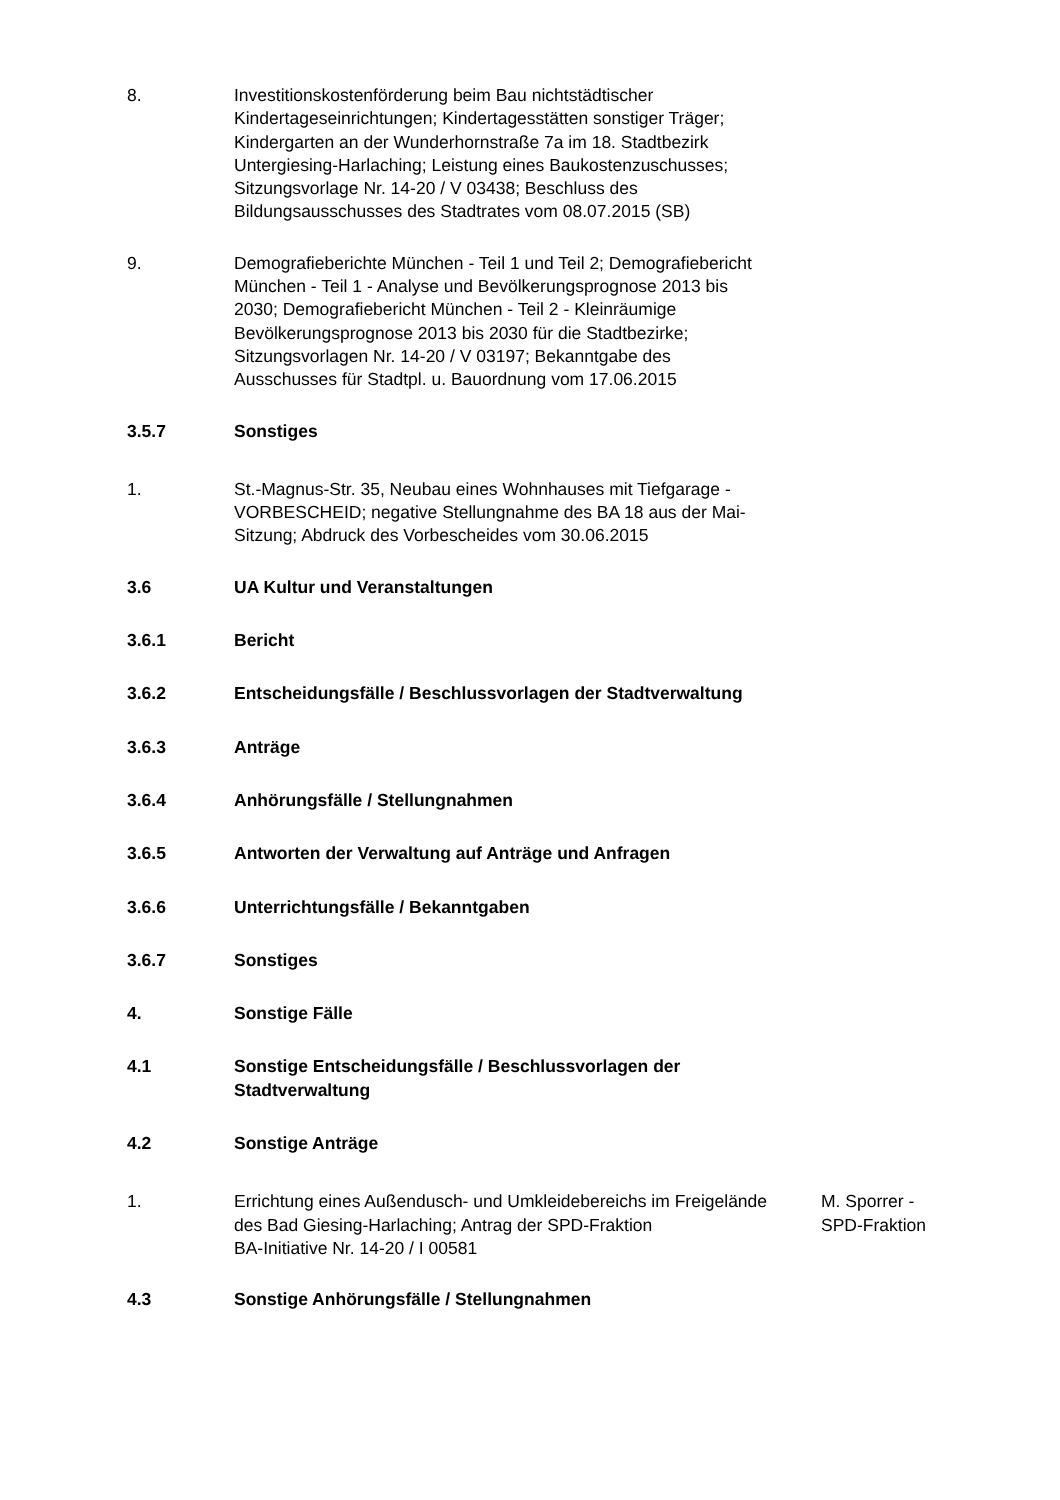8. Investitionskostenförderung beim Bau nichtstädtischer Kindertageseinrichtungen; Kindertagesstätten sonstiger Träger; Kindergarten an der Wunderhornstraße 7a im 18. Stadtbezirk Untergiesing-Harlaching; Leistung eines Baukostenzuschusses; Sitzungsvorlage Nr. 14-20 / V 03438; Beschluss des Bildungsausschusses des Stadtrates vom 08.07.2015 (SB)
9. Demografieberichte München - Teil 1 und Teil 2; Demografiebericht München - Teil 1 - Analyse und Bevölkerungsprognose 2013 bis 2030; Demografiebericht München - Teil 2 - Kleinräumige Bevölkerungsprognose 2013 bis 2030 für die Stadtbezirke; Sitzungsvorlagen Nr. 14-20 / V 03197; Bekanntgabe des Ausschusses für Stadtpl. u. Bauordnung vom 17.06.2015
3.5.7 Sonstiges
1. St.-Magnus-Str. 35, Neubau eines Wohnhauses mit Tiefgarage - VORBESCHEID; negative Stellungnahme des BA 18 aus der Mai-Sitzung; Abdruck des Vorbescheides vom 30.06.2015
3.6 UA Kultur und Veranstaltungen
3.6.1 Bericht
3.6.2 Entscheidungsfälle / Beschlussvorlagen der Stadtverwaltung
3.6.3 Anträge
3.6.4 Anhörungsfälle / Stellungnahmen
3.6.5 Antworten der Verwaltung auf Anträge und Anfragen
3.6.6 Unterrichtungsfälle / Bekanntgaben
3.6.7 Sonstiges
4. Sonstige Fälle
4.1 Sonstige Entscheidungsfälle / Beschlussvorlagen der Stadtverwaltung
4.2 Sonstige Anträge
1. Errichtung eines Außendusch- und Umkleidebereichs im Freigelände des Bad Giesing-Harlaching; Antrag der SPD-Fraktion
BA-Initiative Nr. 14-20 / I 00581
M. Sporrer - SPD-Fraktion
4.3 Sonstige Anhörungsfälle / Stellungnahmen